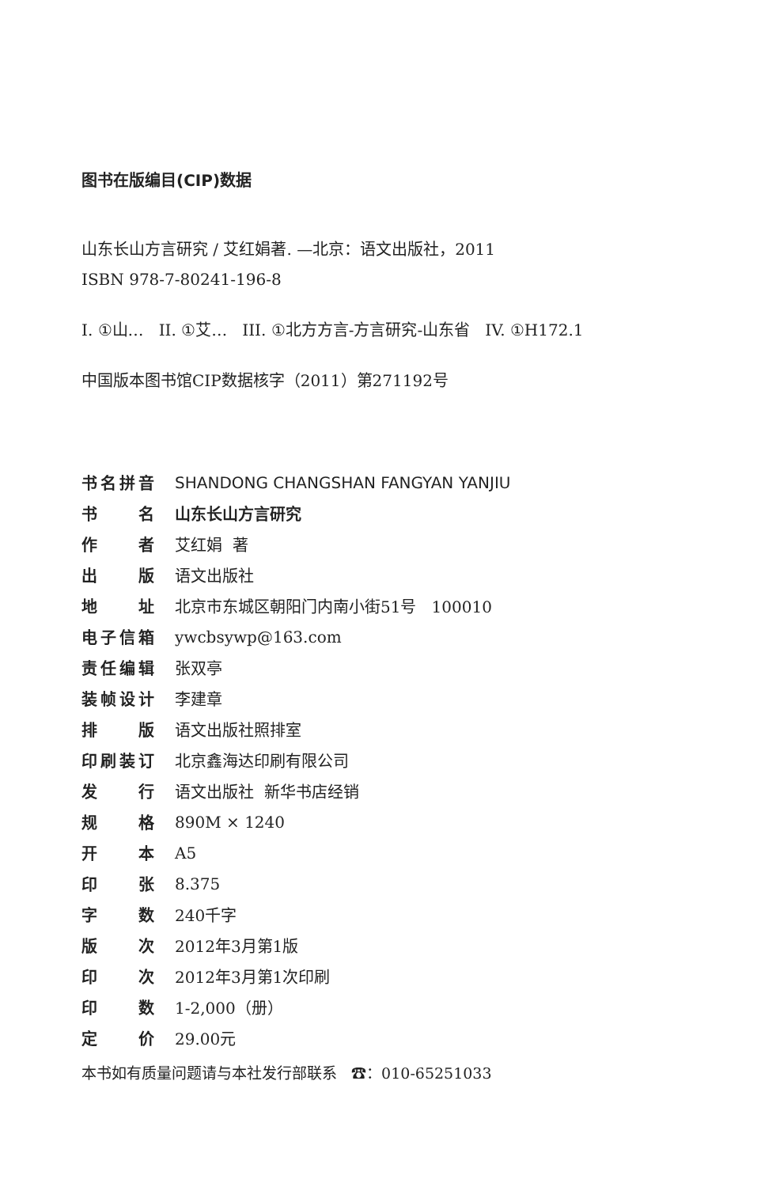图书在版编目(CIP)数据
山东长山方言研究 / 艾红娟著. —北京：语文出版社，2011
ISBN 978-7-80241-196-8
I. ①山… II. ①艾… III. ①北方方言-方言研究-山东省 IV. ①H172.1
中国版本图书馆CIP数据核字（2011）第271192号
| 书名拼音 | SHANDONG CHANGSHAN FANGYAN YANJIU |
| 书名 | 山东长山方言研究 |
| 作者 | 艾红娟 著 |
| 出版 | 语文出版社 |
| 地址 | 北京市东城区朝阳门内南小街51号 100010 |
| 电子信箱 | ywcbsywp@163.com |
| 责任编辑 | 张双亭 |
| 装帧设计 | 李建章 |
| 排版 | 语文出版社照排室 |
| 印刷装订 | 北京鑫海达印刷有限公司 |
| 发行 | 语文出版社 新华书店经销 |
| 规格 | 890M × 1240 |
| 开本 | A5 |
| 印张 | 8.375 |
| 字数 | 240千字 |
| 版次 | 2012年3月第1版 |
| 印次 | 2012年3月第1次印刷 |
| 印数 | 1-2,000（册） |
| 定价 | 29.00元 |
本书如有质量问题请与本社发行部联系 ☎：010-65251033